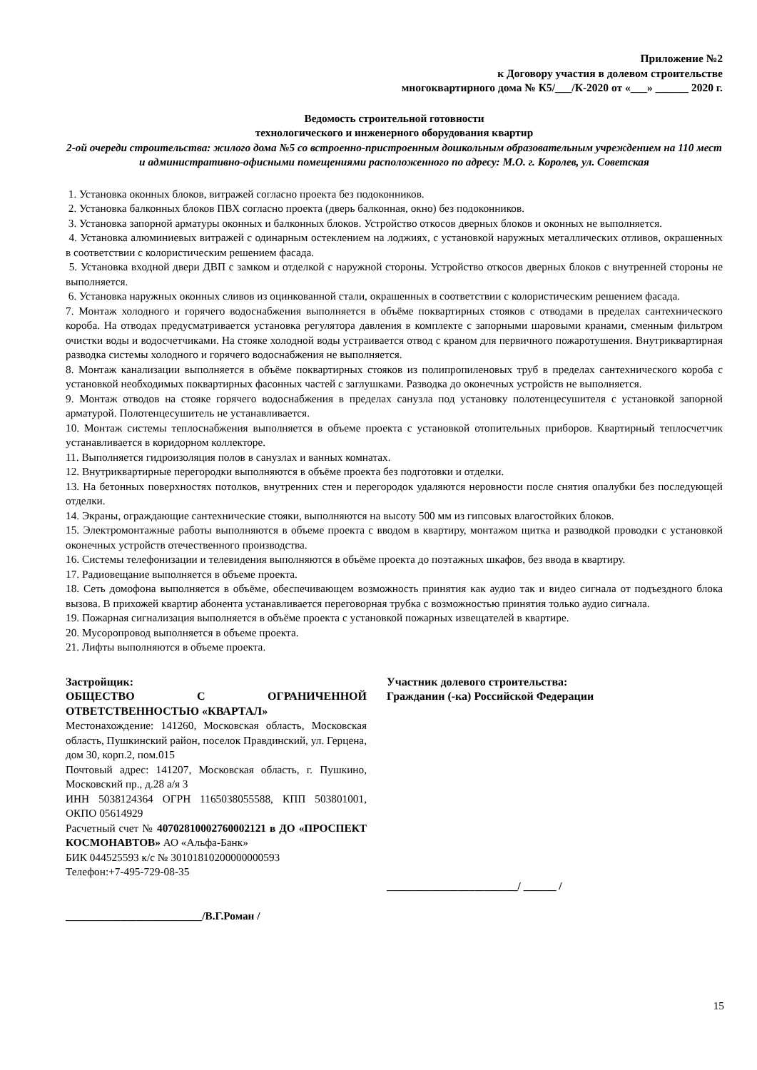Приложение №2
к Договору участия в долевом строительстве
многоквартирного дома № К5/___/К-2020 от «___» ______ 2020 г.
Ведомость строительной готовности
технологического и инженерного оборудования квартир
2-ой очереди строительства: жилого дома №5 со встроенно-пристроенным дошкольным образовательным учреждением на 110 мест и административно-офисными помещениями расположенного по адресу: М.О. г. Королев, ул. Советская
1. Установка оконных блоков, витражей согласно проекта без подоконников.
2. Установка балконных блоков ПВХ согласно проекта (дверь балконная, окно) без подоконников.
3. Установка запорной арматуры оконных и балконных блоков. Устройство откосов дверных блоков и оконных не выполняется.
4. Установка алюминиевых витражей с одинарным остеклением на лоджиях, с установкой наружных металлических отливов, окрашенных в соответствии с колористическим решением фасада.
5. Установка входной двери ДВП с замком и отделкой с наружной стороны. Устройство откосов дверных блоков с внутренней стороны не выполняется.
6. Установка наружных оконных сливов из оцинкованной стали, окрашенных в соответствии с колористическим решением фасада.
7. Монтаж холодного и горячего водоснабжения выполняется в объёме поквартирных стояков с отводами в пределах сантехнического короба. На отводах предусматривается установка регулятора давления в комплекте с запорными шаровыми кранами, сменным фильтром очистки воды и водосчетчиками. На стояке холодной воды устраивается отвод с краном для первичного пожаротушения. Внутриквартирная разводка системы холодного и горячего водоснабжения не выполняется.
8. Монтаж канализации выполняется в объёме поквартирных стояков из полипропиленовых труб в пределах сантехнического короба с установкой необходимых поквартирных фасонных частей с заглушками. Разводка до оконечных устройств не выполняется.
9. Монтаж отводов на стояке горячего водоснабжения в пределах санузла под установку полотенцесушителя с установкой запорной арматурой. Полотенцесушитель не устанавливается.
10. Монтаж системы теплоснабжения выполняется в объеме проекта с установкой отопительных приборов. Квартирный теплосчетчик устанавливается в коридорном коллекторе.
11. Выполняется гидроизоляция полов в санузлах и ванных комнатах.
12. Внутриквартирные перегородки выполняются в объёме проекта без подготовки и отделки.
13. На бетонных поверхностях потолков, внутренних стен и перегородок удаляются неровности после снятия опалубки без последующей отделки.
14. Экраны, ограждающие сантехнические стояки, выполняются на высоту 500 мм из гипсовых влагостойких блоков.
15. Электромонтажные работы выполняются в объеме проекта с вводом в квартиру, монтажом щитка и разводкой проводки с установкой оконечных устройств отечественного производства.
16. Системы телефонизации и телевидения выполняются в объёме проекта до поэтажных шкафов, без ввода в квартиру.
17. Радиовещание выполняется в объеме проекта.
18. Сеть домофона выполняется в объёме, обеспечивающем возможность принятия как аудио так и видео сигнала от подъездного блока вызова. В прихожей квартир абонента устанавливается переговорная трубка с возможностью принятия только аудио сигнала.
19. Пожарная сигнализация выполняется в объёме проекта с установкой пожарных извещателей в квартире.
20. Мусоропровод выполняется в объеме проекта.
21. Лифты выполняются в объеме проекта.
Застройщик:
ОБЩЕСТВО С ОГРАНИЧЕННОЙ ОТВЕТСТВЕННОСТЬЮ «КВАРТАЛ»
Местонахождение: 141260, Московская область, Московская область, Пушкинский район, поселок Правдинский, ул. Герцена, дом 30, корп.2, пом.015
Почтовый адрес: 141207, Московская область, г. Пушкино, Московский пр., д.28 а/я 3
ИНН 5038124364 ОГРН 1165038055588, КПП 503801001, ОКПО 05614929
Расчетный счет № 40702810002760002121 в ДО «ПРОСПЕКТ КОСМОНАВТОВ» АО «Альфа-Банк»
БИК 044525593 к/с № 30101810200000000593
Телефон:+7-495-729-08-35
_________________________/В.Г.Роман /
Участник долевого строительства:
Гражданин (-ка) Российской Федерации
________________________/ ______ /
15